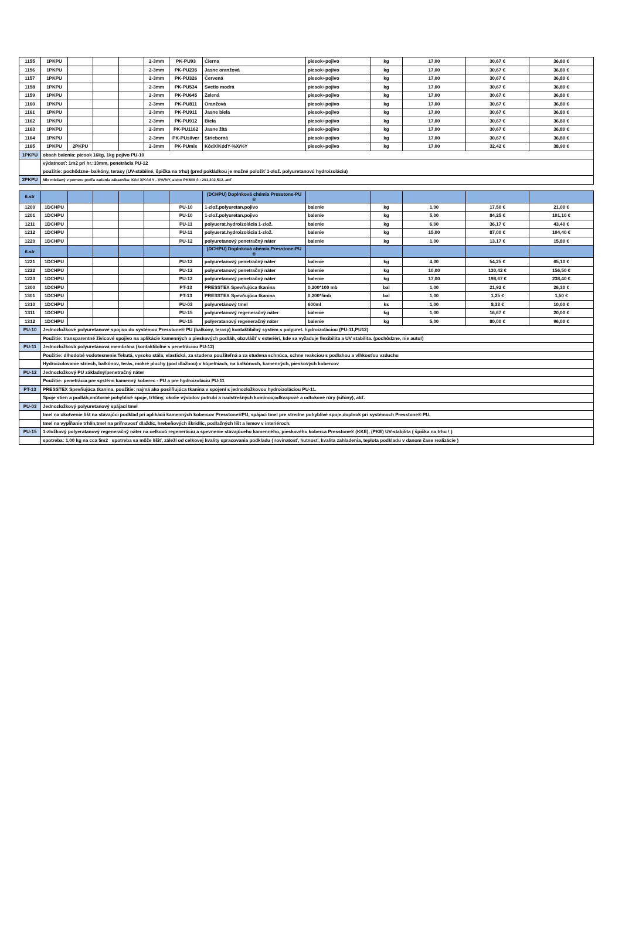| 1155 | 1PKPU | | | | 2-3mm | PK-PU93 | Čierna | piesok+pojivo | kg | 17,00 | 30,67 € | 36,80 € |
| 1156 | 1PKPU | | | | 2-3mm | PK-PU235 | Jasne oranžová | piesok+pojivo | kg | 17,00 | 30,67 € | 36,80 € |
| 1157 | 1PKPU | | | | 2-3mm | PK-PU326 | Červená | piesok+pojivo | kg | 17,00 | 30,67 € | 36,80 € |
| 1158 | 1PKPU | | | | 2-3mm | PK-PU534 | Svetlo modrá | piesok+pojivo | kg | 17,00 | 30,67 € | 36,80 € |
| 1159 | 1PKPU | | | | 2-3mm | PK-PU645 | Zelená | piesok+pojivo | kg | 17,00 | 30,67 € | 36,80 € |
| 1160 | 1PKPU | | | | 2-3mm | PK-PU811 | Oranžová | piesok+pojivo | kg | 17,00 | 30,67 € | 36,80 € |
| 1161 | 1PKPU | | | | 2-3mm | PK-PU911 | Jasne biela | piesok+pojivo | kg | 17,00 | 30,67 € | 36,80 € |
| 1162 | 1PKPU | | | | 2-3mm | PK-PU912 | Biela | piesok+pojivo | kg | 17,00 | 30,67 € | 36,80 € |
| 1163 | 1PKPU | | | | 2-3mm | PK-PU1162 | Jasne žltá | piesok+pojivo | kg | 17,00 | 30,67 € | 36,80 € |
| 1164 | 1PKPU | | | | 2-3mm | PK-PUsilver | Strieborná | piesok+pojivo | kg | 17,00 | 30,67 € | 36,80 € |
| 1165 | 1PKPU | 2PKPU | | | 2-3mm | PK-PUmix | KódX/KódY-%X/%Y | piesok+pojivo | kg | 17,00 | 32,42 € | 38,90 € |
| 1PKPU | obsah balenia: piesok 16kg, 1kg pojivo PU-10 | | | | | | | | | | | |
| | výdatnosť: 1m2 pri hr.:10mm, penetrácia PU-12 | | | | | | | | | | | |
| | použitie: pochôdzne- balkóny, terasy (UV-stabilné, špička na trhu) (pred pokládkou je možné položiť 1-zlož. polyuretanovú hydroizoláciu) | | | | | | | | | | | |
| 2PKPU | Mix miešaný v pomere podľa zadania zákazníka: Kód X/Kód Y - X%/%Y, alebo PKMIX č.: 201,202,512..atď | | | | | | | | | | | |
| 6.str | | | | | | | (DCHPU) Doplnková chémia Presstone-PU ® | | | | | |
| 1200 | 1DCHPU | | | | | PU-10 | 1-zlož.polyuretan.pojivo | balenie | kg | 1,00 | 17,50 € | 21,00 € |
| 1201 | 1DCHPU | | | | | PU-10 | 1-zlož.polyuretan.pojivo | balenie | kg | 5,00 | 84,25 € | 101,10 € |
| 1211 | 1DCHPU | | | | | PU-11 | polyuerat.hydroizolácia 1-zlož. | balenie | kg | 6,00 | 36,17 € | 43,40 € |
| 1212 | 1DCHPU | | | | | PU-11 | polyuerat.hydroizolácia 1-zlož. | balenie | kg | 15,00 | 87,00 € | 104,40 € |
| 1220 | 1DCHPU | | | | | PU-12 | polyuretanový penetračný náter | balenie | kg | 1,00 | 13,17 € | 15,80 € |
| 6.str | | | | | | | (DCHPU) Doplnková chémia Presstone-PU ® | | | | | |
| 1221 | 1DCHPU | | | | | PU-12 | polyuretanový penetračný náter | balenie | kg | 4,00 | 54,25 € | 65,10 € |
| 1222 | 1DCHPU | | | | | PU-12 | polyuretanový penetračný náter | balenie | kg | 10,00 | 130,42 € | 156,50 € |
| 1223 | 1DCHPU | | | | | PU-12 | polyuretanový penetračný náter | balenie | kg | 17,00 | 198,67 € | 238,40 € |
| 1300 | 1DCHPU | | | | | PT-13 | PRESSTEX Spevňujúca tkanina | 0,200*100 mb | bal | 1,00 | 21,92 € | 26,30 € |
| 1301 | 1DCHPU | | | | | PT-13 | PRESSTEX Spevňujúca tkanina | 0,200*5mb | bal | 1,00 | 1,25 € | 1,50 € |
| 1310 | 1DCHPU | | | | | PU-03 | polyuretánový tmel | 600ml | ks | 1,00 | 8,33 € | 10,00 € |
| 1311 | 1DCHPU | | | | | PU-15 | polyuretanový regeneračný náter | balenie | kg | 1,00 | 16,67 € | 20,00 € |
| 1312 | 1DCHPU | | | | | PU-15 | polyeratanový regeneračný náter | balenie | kg | 5,00 | 80,00 € | 96,00 € |
| PU-10 | Jednozložkové polyuretanové spojivo do systémov Presstone® PU (balkóny, terasy) kontaktibilný systém s polyuret. hydroizoláciou (PU-11,PU12) | | | | | | | | | | | |
| | Použitie: transparentné živicové spojivo na aplikácie kamenných a pieskových podláh, obzvlášť v exteriéri, kde sa vyžaduje flexibilita a UV stabilita. (pochôdzne, nie auto!) | | | | | | | | | | | |
| PU-11 | Jednozložková polyuretánová membrána (kontaktibilné s penetráciou PU-12) | | | | | | | | | | | |
| | Použitie: dlhodobé vodotesnenie.Tekutá, vysoko stála, elastická, za studena použiteľná a za studena schnúca, schne reakciou s podlahou a vlhkosťou vzduchu | | | | | | | | | | | |
| | Hydroizolovanie striech, balkónov, terás, mokré plochy (pod dlažbou) v kúpelniach, na balkónoch, kamenných, pieskových kobercov | | | | | | | | | | | |
| PU-12 | Jednozložkový PU základný/penetračný náter | | | | | | | | | | | |
| | Použitie: penetrácia pre systémi kamenný koberec - PU a pre hydroizoláciu PU-11 | | | | | | | | | | | |
| PT-13 | PRESSTEX Spevňujúca tkanina, použitie: najmä ako posilňujúca tkanina v spojení s jednozložkovou hydroizoláciou PU-11. | | | | | | | | | | | |
| | Spoje stien a podláh,vnútorné pohyblivé spoje, trhliny, okolie vývodov potrubí a nadstrešných komínov,odkvapové a odtokové rúry (sifóny), atď. | | | | | | | | | | | |
| PU-03 | Jednozložkový polyuretanový spájací tmel | | | | | | | | | | | |
| | tmel na ukotvenie líšt na stávajúci podklad pri aplikácii kamenných kobercov Presstone®PU, spájací tmel pre stredne pohyblivé spoje,doplnok pri systémoch Presstone® PU, | | | | | | | | | | | |
| | tmel na vypĺňanie trhlín,tmel na priľnavosť dlaždíc, hrebeňových škridlíc, podlažných líšt a lemov v interiéroch. | | | | | | | | | | | |
| PU-15 | 1-zložkový polyeratanový regeneračný náter na celkovú regeneráciu a spevnenie stávajúceho kamenného, pieskového koberca Presstone® (KKE), (PKE) UV-stabilita ( špička na trhu ! ) | | | | | | | | | | | |
| | spotreba: 1,00 kg na cca 5m2 spotreba sa môže líšiť, záleží od celkovej kvality spracovania podkladu ( rovinatosť, hutnosť, kvalita zahladenia, teplota podkladu v danom čase realizácie ) | | | | | | | | | | | |